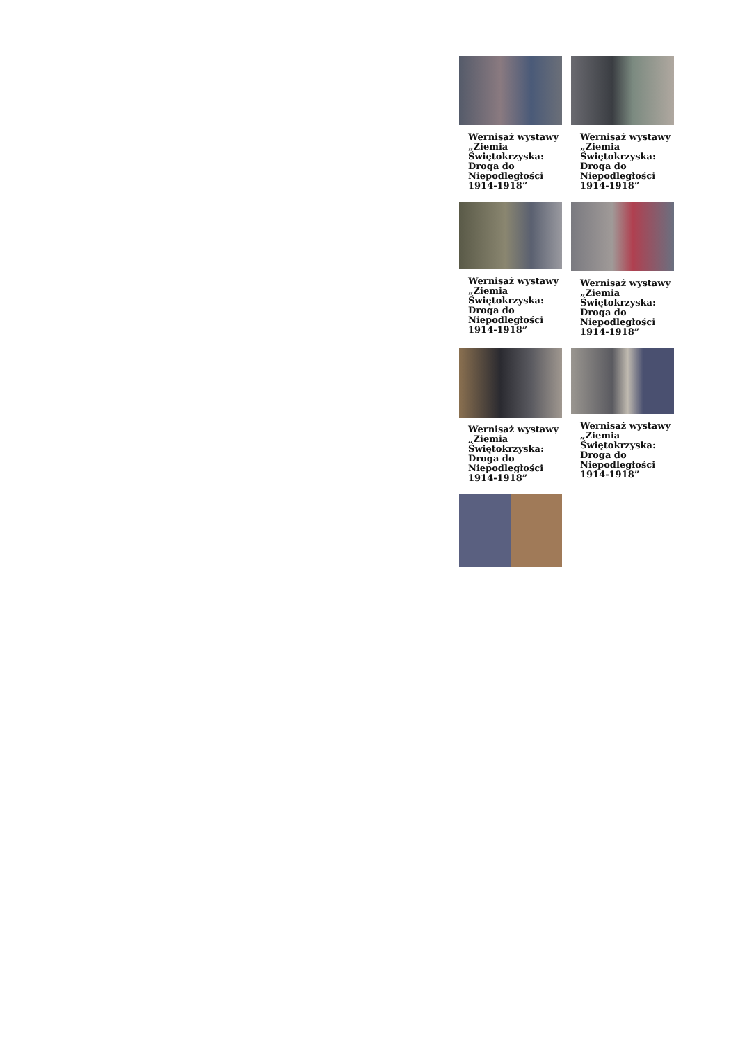Wernisaż wystawy „Ziemia Świętokrzyska: Droga do Niepodległości 1914-1918”
Wernisaż wystawy „Ziemia Świętokrzyska: Droga do Niepodległości 1914-1918”
Wernisaż wystawy „Ziemia Świętokrzyska: Droga do Niepodległości 1914-1918”
Wernisaż wystawy „Ziemia Świętokrzyska: Droga do Niepodległości 1914-1918”
Wernisaż wystawy „Ziemia Świętokrzyska: Droga do Niepodległości 1914-1918”
Wernisaż wystawy „Ziemia Świętokrzyska: Droga do Niepodległości 1914-1918”